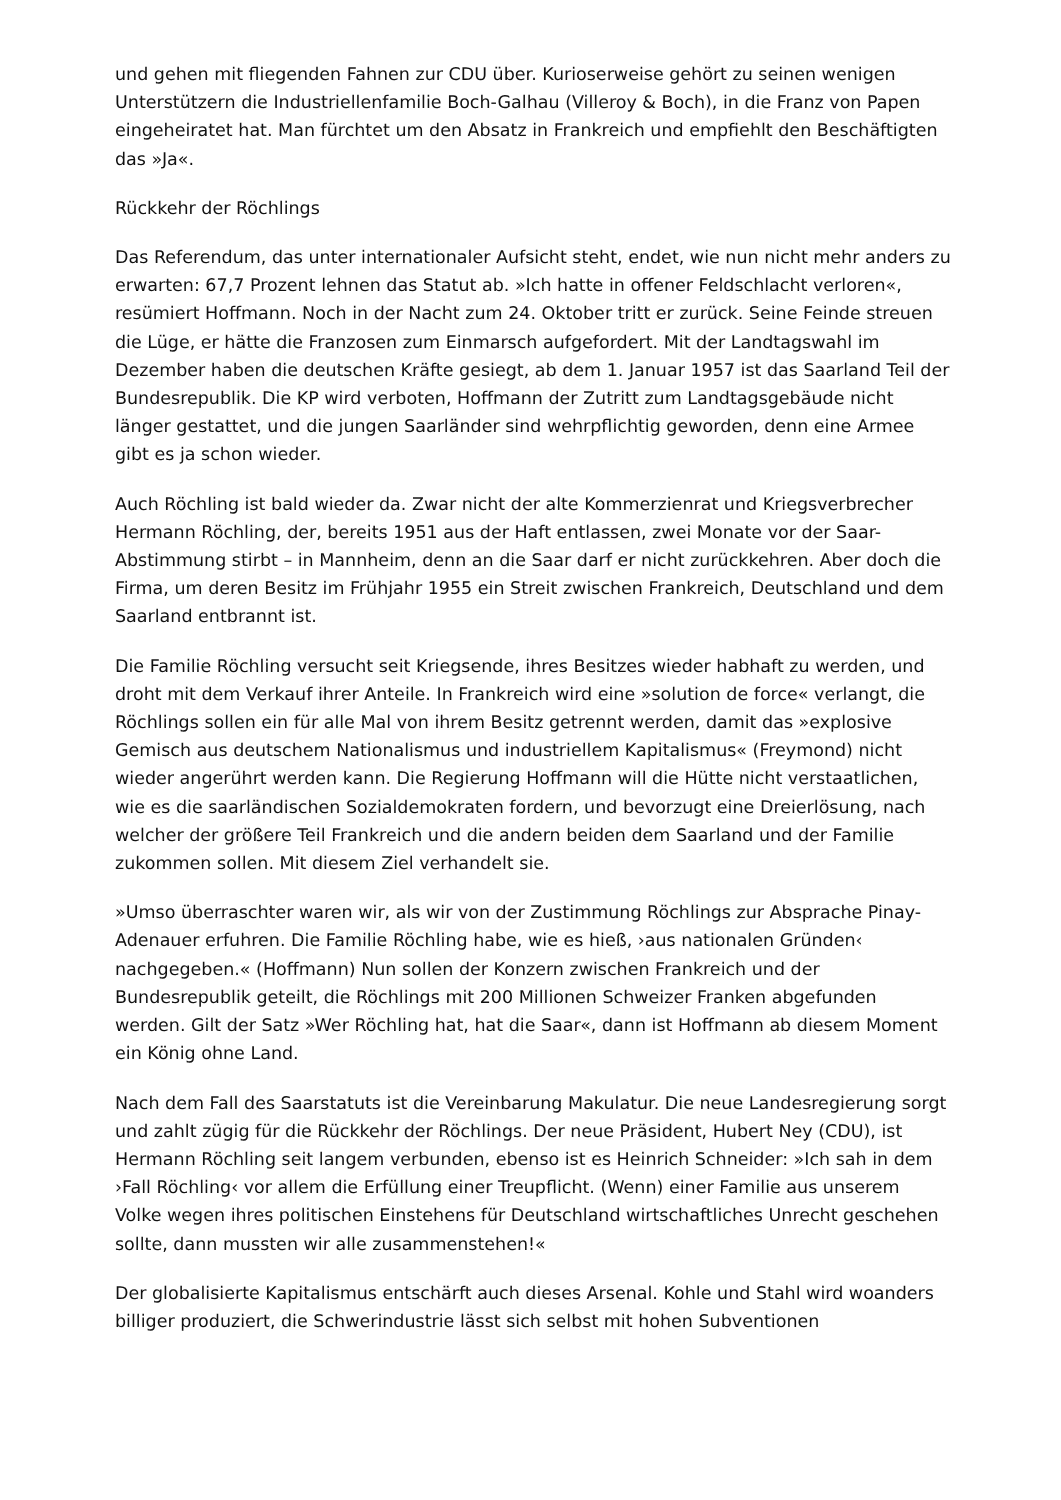und gehen mit fliegenden Fahnen zur CDU über. Kurioserweise gehört zu seinen wenigen Unterstützern die Industriellenfamilie Boch-Galhau (Villeroy & Boch), in die Franz von Papen eingeheiratet hat. Man fürchtet um den Absatz in Frankreich und empfiehlt den Beschäftigten das »Ja«.
Rückkehr der Röchlings
Das Referendum, das unter internationaler Aufsicht steht, endet, wie nun nicht mehr anders zu erwarten: 67,7 Prozent lehnen das Statut ab. »Ich hatte in offener Feldschlacht verloren«, resümiert Hoffmann. Noch in der Nacht zum 24. Oktober tritt er zurück. Seine Feinde streuen die Lüge, er hätte die Franzosen zum Einmarsch aufgefordert. Mit der Landtagswahl im Dezember haben die deutschen Kräfte gesiegt, ab dem 1. Januar 1957 ist das Saarland Teil der Bundesrepublik. Die KP wird verboten, Hoffmann der Zutritt zum Landtagsgebäude nicht länger gestattet, und die jungen Saarländer sind wehrpflichtig geworden, denn eine Armee gibt es ja schon wieder.
Auch Röchling ist bald wieder da. Zwar nicht der alte Kommerzienrat und Kriegsverbrecher Hermann Röchling, der, bereits 1951 aus der Haft entlassen, zwei Monate vor der Saar-Abstimmung stirbt – in Mannheim, denn an die Saar darf er nicht zurückkehren. Aber doch die Firma, um deren Besitz im Frühjahr 1955 ein Streit zwischen Frankreich, Deutschland und dem Saarland entbrannt ist.
Die Familie Röchling versucht seit Kriegsende, ihres Besitzes wieder habhaft zu werden, und droht mit dem Verkauf ihrer Anteile. In Frankreich wird eine »solution de force« verlangt, die Röchlings sollen ein für alle Mal von ihrem Besitz getrennt werden, damit das »explosive Gemisch aus deutschem Nationalismus und industriellem Kapitalismus« (Freymond) nicht wieder angerührt werden kann. Die Regierung Hoffmann will die Hütte nicht verstaatlichen, wie es die saarländischen Sozialdemokraten fordern, und bevorzugt eine Dreierlösung, nach welcher der größere Teil Frankreich und die andern beiden dem Saarland und der Familie zukommen sollen. Mit diesem Ziel verhandelt sie.
»Umso überraschter waren wir, als wir von der Zustimmung Röchlings zur Absprache Pinay-Adenauer erfuhren. Die Familie Röchling habe, wie es hieß, ›aus nationalen Gründen‹ nachgegeben.« (Hoffmann) Nun sollen der Konzern zwischen Frankreich und der Bundesrepublik geteilt, die Röchlings mit 200 Millionen Schweizer Franken abgefunden werden. Gilt der Satz »Wer Röchling hat, hat die Saar«, dann ist Hoffmann ab diesem Moment ein König ohne Land.
Nach dem Fall des Saarstatuts ist die Vereinbarung Makulatur. Die neue Landesregierung sorgt und zahlt zügig für die Rückkehr der Röchlings. Der neue Präsident, Hubert Ney (CDU), ist Hermann Röchling seit langem verbunden, ebenso ist es Heinrich Schneider: »Ich sah in dem ›Fall Röchling‹ vor allem die Erfüllung einer Treupflicht. (Wenn) einer Familie aus unserem Volke wegen ihres politischen Einstehens für Deutschland wirtschaftliches Unrecht geschehen sollte, dann mussten wir alle zusammenstehen!«
Der globalisierte Kapitalismus entschärft auch dieses Arsenal. Kohle und Stahl wird woanders billiger produziert, die Schwerindustrie lässt sich selbst mit hohen Subventionen